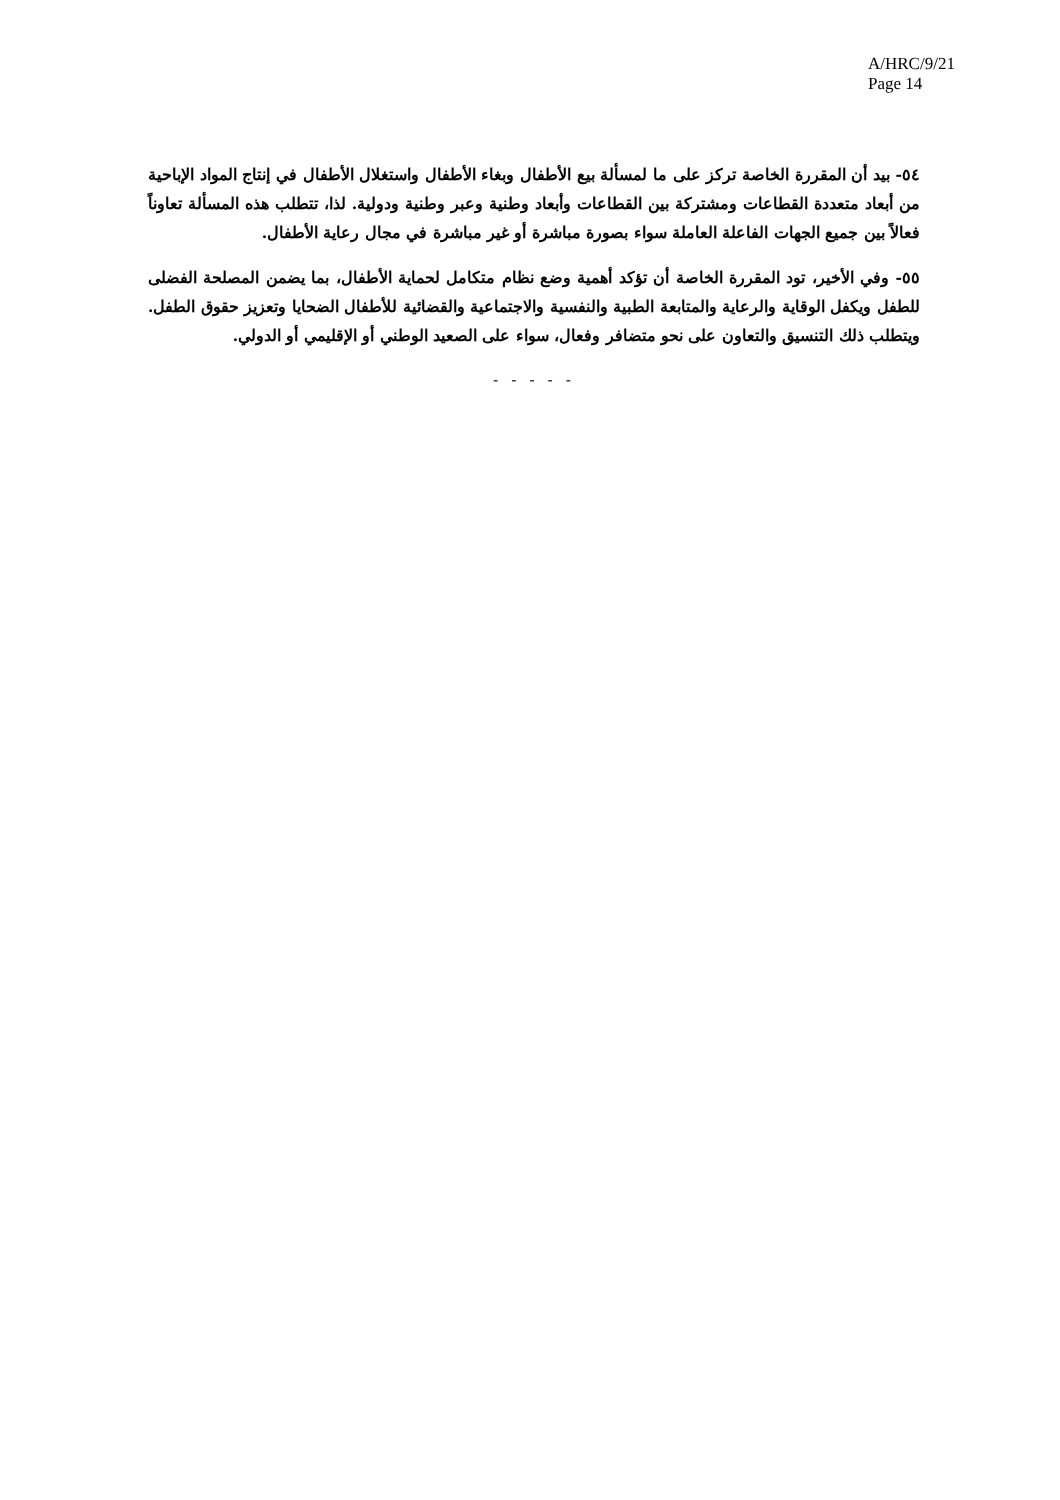A/HRC/9/21
Page 14
٥٤- بيد أن المقررة الخاصة تركز على ما لمسألة بيع الأطفال وبغاء الأطفال واستغلال الأطفال في إنتاج المواد الإباحية من أبعاد متعددة القطاعات ومشتركة بين القطاعات وأبعاد وطنية وعبر وطنية ودولية. لذا، تتطلب هذه المسألة تعاوناً فعالاً بين جميع الجهات الفاعلة العاملة سواء بصورة مباشرة أو غير مباشرة في مجال رعاية الأطفال.
٥٥- وفي الأخير، تود المقررة الخاصة أن تؤكد أهمية وضع نظام متكامل لحماية الأطفال، بما يضمن المصلحة الفضلى للطفل ويكفل الوقاية والرعاية والمتابعة الطبية والنفسية والاجتماعية والقضائية للأطفال الضحايا وتعزيز حقوق الطفل. ويتطلب ذلك التنسيق والتعاون على نحو متضافر وفعال، سواء على الصعيد الوطني أو الإقليمي أو الدولي.
- - - - -